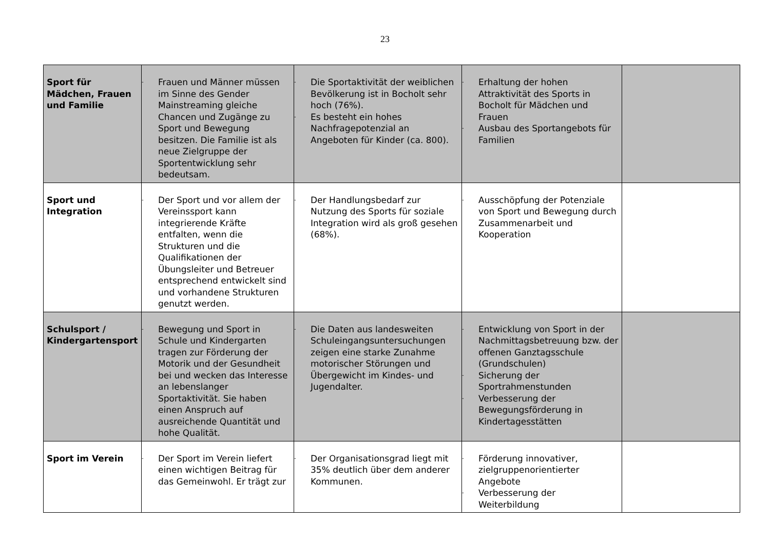23
| Sport für Mädchen, Frauen und Familie | - Frauen und Männer müssen im Sinne des Gender Mainstreaming gleiche Chancen und Zugänge zu Sport und Bewegung besitzen. Die Familie ist als neue Zielgruppe der Sportentwicklung sehr bedeutsam. | - Die Sportaktivität der weiblichen Bevölkerung ist in Bocholt sehr hoch (76%). - Es besteht ein hohes Nachfragepotenzial an Angeboten für Kinder (ca. 800). | - Erhaltung der hohen Attraktivität des Sports in Bocholt für Mädchen und Frauen - Ausbau des Sportangebots für Familien | |
| Sport und Integration | - Der Sport und vor allem der Vereinssport kann integrierende Kräfte entfalten, wenn die Strukturen und die Qualifikationen der Übungsleiter und Betreuer entsprechend entwickelt sind und vorhandene Strukturen genutzt werden. | - Der Handlungsbedarf zur Nutzung des Sports für soziale Integration wird als groß gesehen (68%). | - Ausschöpfung der Potenziale von Sport und Bewegung durch Zusammenarbeit und Kooperation | |
| Schulsport / Kindergartensport | - Bewegung und Sport in Schule und Kindergarten tragen zur Förderung der Motorik und der Gesundheit bei und wecken das Interesse an lebenslanger Sportaktivität. Sie haben einen Anspruch auf ausreichende Quantität und hohe Qualität. | - Die Daten aus landesweiten Schuleingangsuntersuchungen zeigen eine starke Zunahme motorischer Störungen und Übergewicht im Kindes- und Jugendalter. | - Entwicklung von Sport in der Nachmittagsbetreuung bzw. der offenen Ganztagsschule (Grundschulen) - Sicherung der Sportrahmenstunden - Verbesserung der Bewegungsförderung in Kindertagesstätten | |
| Sport im Verein | - Der Sport im Verein liefert einen wichtigen Beitrag für das Gemeinwohl. Er trägt zur | - Der Organisationsgrad liegt mit 35% deutlich über dem anderer Kommunen. | - Förderung innovativer, zielgruppenorientierter Angebote - Verbesserung der Weiterbildung | |